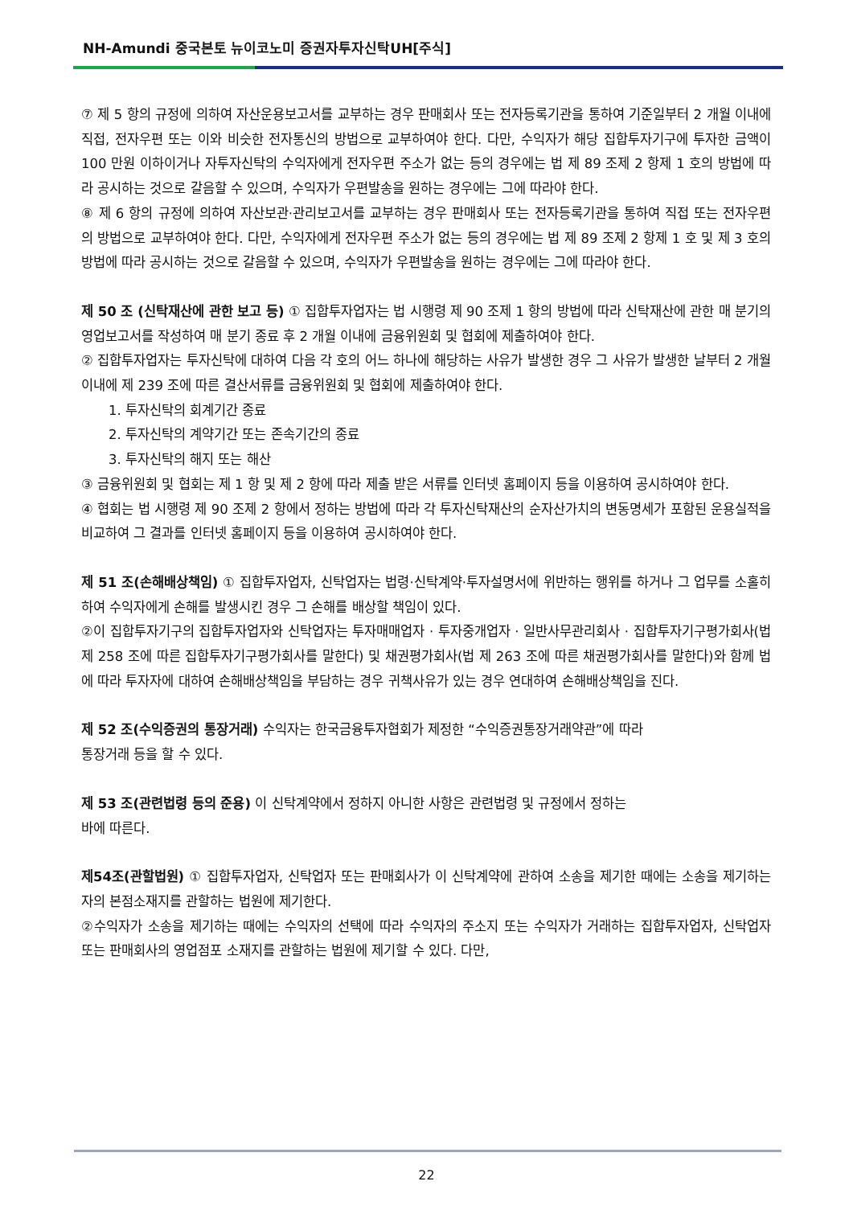NH-Amundi 중국본토 뉴이코노미 증권자투자신탁UH[주식]
⑦ 제 5 항의 규정에 의하여 자산운용보고서를 교부하는 경우 판매회사 또는 전자등록기관을 통하여 기준일부터 2 개월 이내에 직접, 전자우편 또는 이와 비슷한 전자통신의 방법으로 교부하여야 한다. 다만, 수익자가 해당 집합투자기구에 투자한 금액이 100 만원 이하이거나 자투자신탁의 수익자에게 전자우편 주소가 없는 등의 경우에는 법 제 89 조제 2 항제 1 호의 방법에 따라 공시하는 것으로 갈음할 수 있으며, 수익자가 우편발송을 원하는 경우에는 그에 따라야 한다.
⑧ 제 6 항의 규정에 의하여 자산보관·관리보고서를 교부하는 경우 판매회사 또는 전자등록기관을 통하여 직접 또는 전자우편의 방법으로 교부하여야 한다. 다만, 수익자에게 전자우편 주소가 없는 등의 경우에는 법 제 89 조제 2 항제 1 호 및 제 3 호의 방법에 따라 공시하는 것으로 갈음할 수 있으며, 수익자가 우편발송을 원하는 경우에는 그에 따라야 한다.
제 50 조 (신탁재산에 관한 보고 등) ① 집합투자업자는 법 시행령 제 90 조제 1 항의 방법에 따라 신탁재산에 관한 매 분기의 영업보고서를 작성하여 매 분기 종료 후 2 개월 이내에 금융위원회 및 협회에 제출하여야 한다.
② 집합투자업자는 투자신탁에 대하여 다음 각 호의 어느 하나에 해당하는 사유가 발생한 경우 그 사유가 발생한 날부터 2 개월 이내에 제 239 조에 따른 결산서류를 금융위원회 및 협회에 제출하여야 한다.
1. 투자신탁의 회계기간 종료
2. 투자신탁의 계약기간 또는 존속기간의 종료
3. 투자신탁의 해지 또는 해산
③ 금융위원회 및 협회는 제 1 항 및 제 2 항에 따라 제출 받은 서류를 인터넷 홈페이지 등을 이용하여 공시하여야 한다.
④ 협회는 법 시행령 제 90 조제 2 항에서 정하는 방법에 따라 각 투자신탁재산의 순자산가치의 변동명세가 포함된 운용실적을 비교하여 그 결과를 인터넷 홈페이지 등을 이용하여 공시하여야 한다.
제 51 조(손해배상책임) ① 집합투자업자, 신탁업자는 법령·신탁계약·투자설명서에 위반하는 행위를 하거나 그 업무를 소홀히 하여 수익자에게 손해를 발생시킨 경우 그 손해를 배상할 책임이 있다.
②이 집합투자기구의 집합투자업자와 신탁업자는 투자매매업자 · 투자중개업자 · 일반사무관리회사 · 집합투자기구평가회사(법 제 258 조에 따른 집합투자기구평가회사를 말한다) 및 채권평가회사(법 제 263 조에 따른 채권평가회사를 말한다)와 함께 법에 따라 투자자에 대하여 손해배상책임을 부담하는 경우 귀책사유가 있는 경우 연대하여 손해배상책임을 진다.
제 52 조(수익증권의 통장거래) 수익자는 한국금융투자협회가 제정한 “수익증권통장거래약관”에 따라
통장거래 등을 할 수 있다.
제 53 조(관련법령 등의 준용) 이 신탁계약에서 정하지 아니한 사항은 관련법령 및 규정에서 정하는
바에 따른다.
제54조(관할법원) ① 집합투자업자, 신탁업자 또는 판매회사가 이 신탁계약에 관하여 소송을 제기한 때에는 소송을 제기하는 자의 본점소재지를 관할하는 법원에 제기한다.
②수익자가 소송을 제기하는 때에는 수익자의 선택에 따라 수익자의 주소지 또는 수익자가 거래하는 집합투자업자, 신탁업자 또는 판매회사의 영업점포 소재지를 관할하는 법원에 제기할 수 있다. 다만,
22